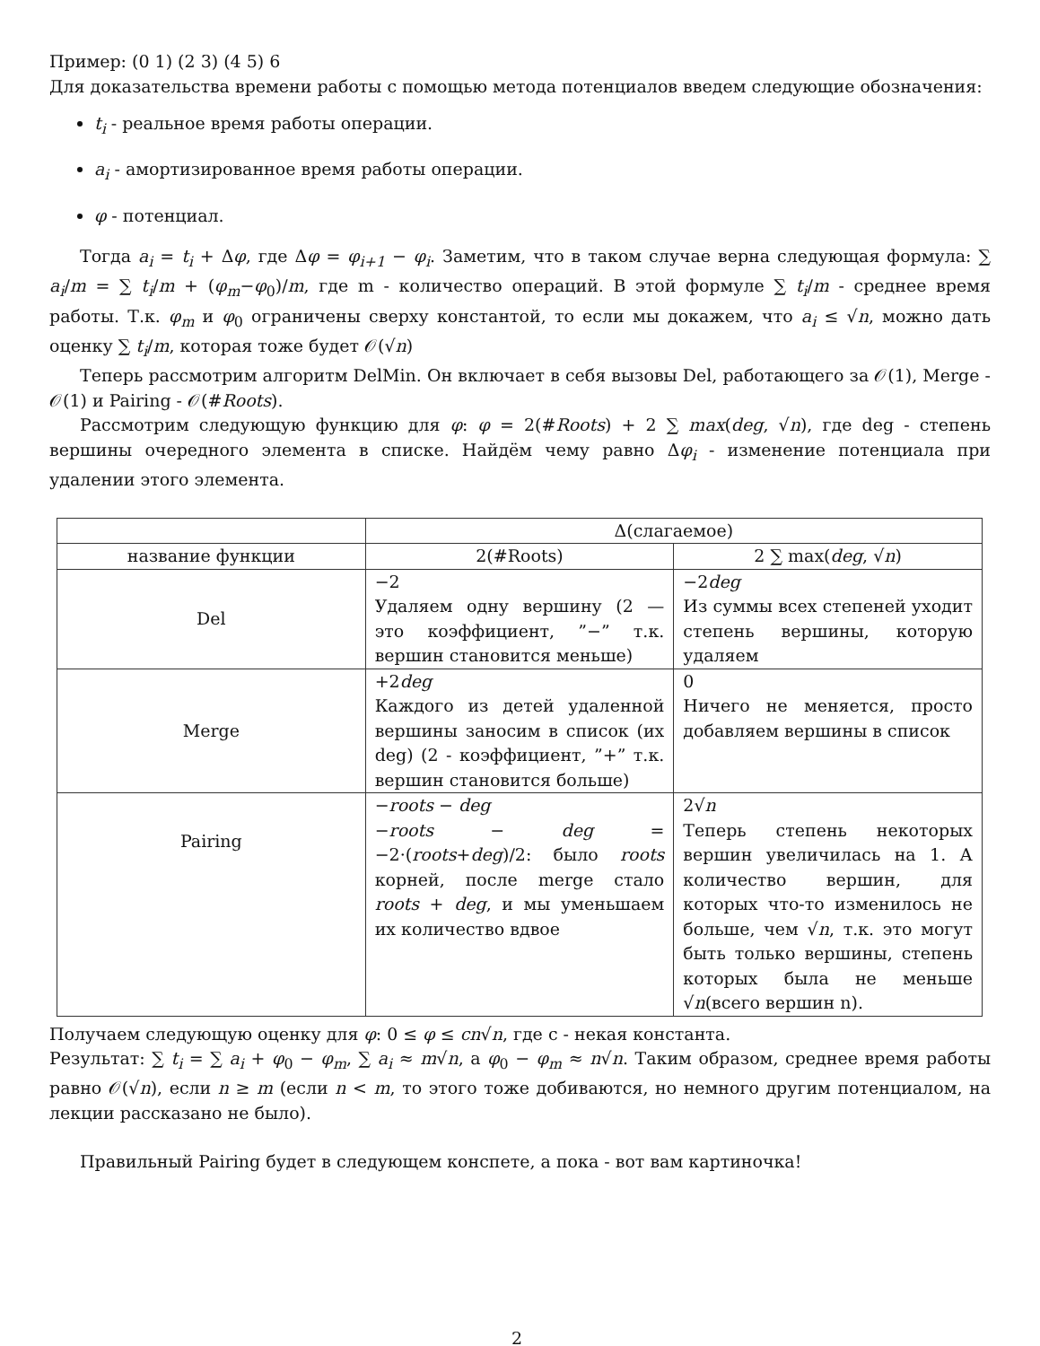Пример: (0 1) (2 3) (4 5) 6
Для доказательства времени работы с помощью метода потенциалов введем следующие обозначения:
t<sub>i</sub> - реальное время работы операции.
a<sub>i</sub> - амортизированное время работы операции.
φ - потенциал.
Тогда a<sub>i</sub> = t<sub>i</sub> + Δφ, где Δφ = φ<sub>i+1</sub> − φ<sub>i</sub>. Заметим, что в таком случае верна следующая формула: ∑ a<sub>i</sub>/m = ∑ t<sub>i</sub>/m + (φ<sub>m</sub>−φ<sub>0</sub>)/m, где m - количество операций. В этой формуле ∑ t<sub>i</sub>/m - среднее время работы. Т.к. φ<sub>m</sub> и φ<sub>0</sub> ограничены сверху константой, то если мы докажем, что a<sub>i</sub> ≤ √n, можно дать оценку ∑ t<sub>i</sub>/m, которая тоже будет 𝒪(√n)
Теперь рассмотрим алгоритм DelMin. Он включает в себя вызовы Del, работающего за 𝒪(1), Merge - 𝒪(1) и Pairing - 𝒪(#Roots).
Рассмотрим следующую функцию для φ: φ = 2(#Roots) + 2 ∑ max(deg, √n), где deg - степень вершины очередного элемента в списке. Найдём чему равно Δφ<sub>i</sub> - изменение потенциала при удалении этого элемента.
| | Δ(слагаемое) | |
| --- | --- | --- |
| название функции | 2(#Roots) | 2 ∑ max( deg , √ n ) |
| Del | −2 Удаляем одну вершину (2 — это коэффициент, ”−” т.к. вершин становится меньше) | −2 deg Из суммы всех степеней уходит степень вершины, которую удаляем |
| Merge | +2 deg Каждого из детей удаленной вершины заносим в список (их deg) (2 - коэффициент, ”+” т.к. вершин становится больше) | 0 Ничего не меняется, просто добавляем вершины в список |
| Pairing | − roots − deg − roots − deg = −2·( roots + deg )/2: было roots корней, после merge стало roots + deg , и мы уменьшаем их количество вдвое | 2√ n Теперь степень некоторых вершин увеличилась на 1. А количество вершин, для которых что-то изменилось не больше, чем √ n , т.к. это могут быть только вершины, степень которых была не меньше √ n (всего вершин n). |
Получаем следующую оценку для φ: 0 ≤ φ ≤ cn√n, где c - некая константа.
Результат: ∑ t<sub>i</sub> = ∑ a<sub>i</sub> + φ<sub>0</sub> − φ<sub>m</sub>, ∑ a<sub>i</sub> ≈ m√n, а φ<sub>0</sub> − φ<sub>m</sub> ≈ n√n. Таким образом, среднее время работы равно 𝒪(√n), если n ≥ m (если n < m, то этого тоже добиваются, но немного другим потенциалом, на лекции рассказано не было).
Правильный Pairing будет в следующем конспете, а пока - вот вам картиночка!
2